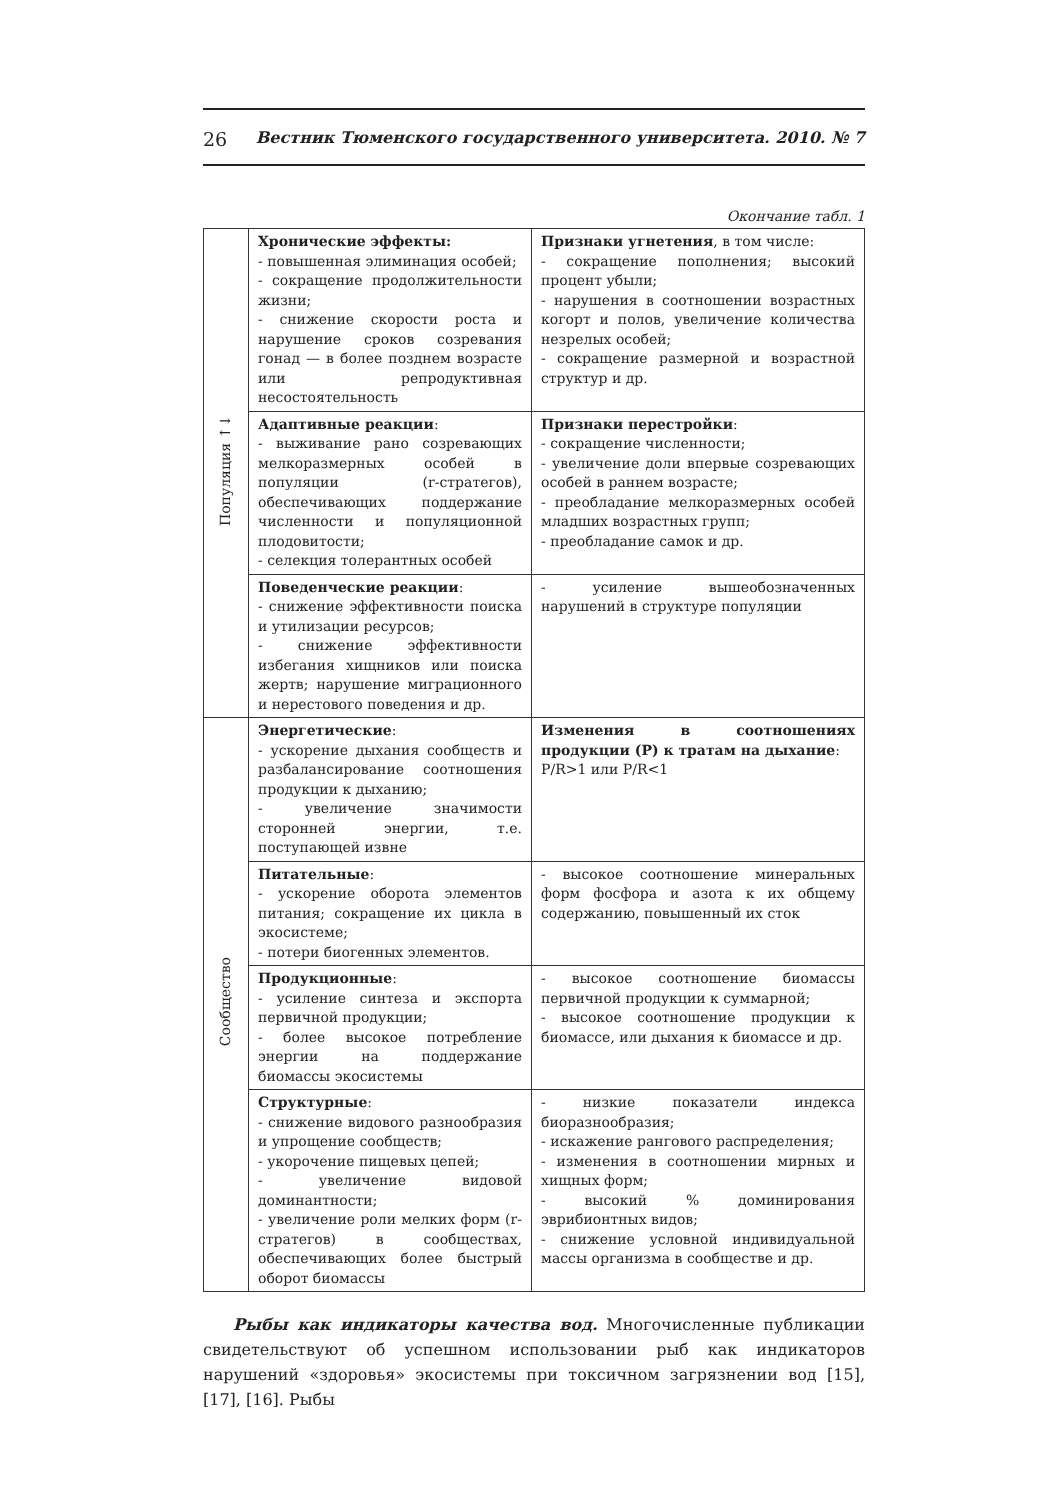26 Вестник Тюменского государственного университета. 2010. № 7
Окончание табл. 1
| Популяция ↑↓ | Хронические эффекты: - повышенная элиминация особей; - сокращение продолжительности жизни; - снижение скорости роста и нарушение сроков созревания гонад — в более позднем возрасте или репродуктивная несостоятельность | Признаки угнетения , в том числе: - сокращение пополнения; высокий процент убыли; - нарушения в соотношении возрастных когорт и полов, увеличение количества незрелых особей; - сокращение размерной и возрастной структур и др. |
| | Адаптивные реакции : - выживание рано созревающих мелкоразмерных особей в популяции (r-стратегов), обеспечивающих поддержание численности и популяционной плодовитости; - селекция толерантных особей | Признаки перестройки : - сокращение численности; - увеличение доли впервые созревающих особей в раннем возрасте; - преобладание мелкоразмерных особей младших возрастных групп; - преобладание самок и др. |
| | Поведенческие реакции : - снижение эффективности поиска и утилизации ресурсов; - снижение эффективности избегания хищников или поиска жертв; нарушение миграционного и нерестового поведения и др. | - усиление вышеобозначенных нарушений в структуре популяции |
| Сообщество | Энергетические : - ускорение дыхания сообществ и разбалансирование соотношения продукции к дыханию; - увеличение значимости сторонней энергии, т.е. поступающей извне | Изменения в соотношениях продукции (P) к тратам на дыхание : P/R>1 или P/R<1 |
| | Питательные : - ускорение оборота элементов питания; сокращение их цикла в экосистеме; - потери биогенных элементов. | - высокое соотношение минеральных форм фосфора и азота к их общему содержанию, повышенный их сток |
| | Продукционные : - усиление синтеза и экспорта первичной продукции; - более высокое потребление энергии на поддержание биомассы экосистемы | - высокое соотношение биомассы первичной продукции к суммарной; - высокое соотношение продукции к биомассе, или дыхания к биомассе и др. |
| | Структурные : - снижение видового разнообразия и упрощение сообществ; - укорочение пищевых цепей; - увеличение видовой доминантности; - увеличение роли мелких форм (r-стратегов) в сообществах, обеспечивающих более быстрый оборот биомассы | - низкие показатели индекса биоразнообразия; - искажение рангового распределения; - изменения в соотношении мирных и хищных форм; - высокий % доминирования эврибионтных видов; - снижение условной индивидуальной массы организма в сообществе и др. |
Рыбы как индикаторы качества вод. Многочисленные публикации свидетельствуют об успешном использовании рыб как индикаторов нарушений «здоровья» экосистемы при токсичном загрязнении вод [15], [17], [16]. Рыбы